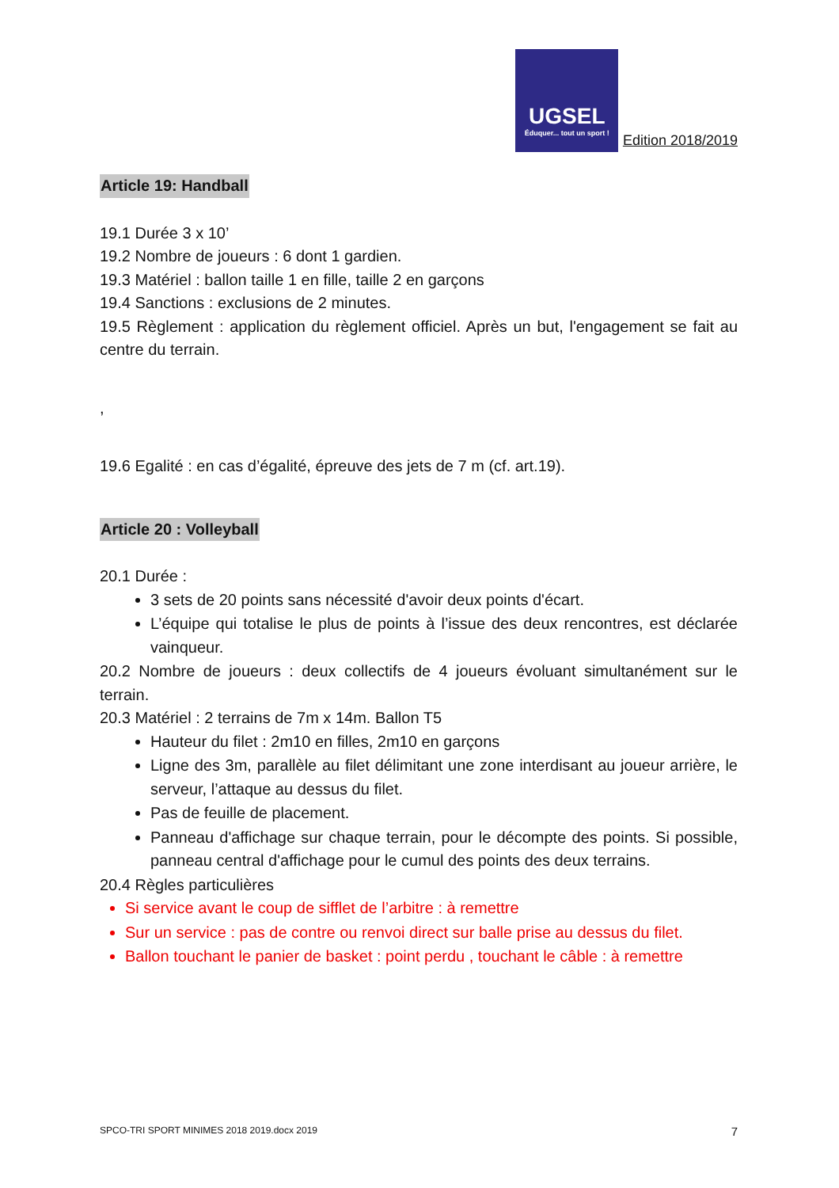UGSEL Éduquer... tout un sport ! Edition 2018/2019
Article 19: Handball
19.1 Durée 3 x 10’
19.2 Nombre de joueurs : 6 dont 1 gardien.
19.3 Matériel : ballon taille 1 en fille, taille 2 en garçons
19.4 Sanctions : exclusions de 2 minutes.
19.5 Règlement : application du règlement officiel. Après un but, l'engagement se fait au centre du terrain.
,
19.6 Egalité : en cas d’égalité, épreuve des jets de 7 m (cf. art.19).
Article 20 : Volleyball
20.1 Durée :
3 sets de 20 points sans nécessité d'avoir deux points d'écart.
L’équipe qui totalise le plus de points à l’issue des deux rencontres, est déclarée vainqueur.
20.2 Nombre de joueurs : deux collectifs de 4 joueurs évoluant simultanément sur le terrain.
20.3 Matériel : 2 terrains de 7m x 14m. Ballon T5
Hauteur du filet : 2m10 en filles, 2m10 en garçons
Ligne des 3m, parallèle au filet délimitant une zone interdisant au joueur arrière, le serveur, l’attaque au dessus du filet.
Pas de feuille de placement.
Panneau d'affichage sur chaque terrain, pour le décompte des points. Si possible, panneau central d'affichage pour le cumul des points des deux terrains.
20.4 Règles particulières
Si service avant le coup de sifflet de l’arbitre : à remettre
Sur un service : pas de contre ou renvoi direct sur balle prise au dessus du filet.
Ballon touchant le panier de basket : point perdu , touchant le câble : à remettre
SPCO-TRI SPORT MINIMES 2018 2019.docx 2019 7